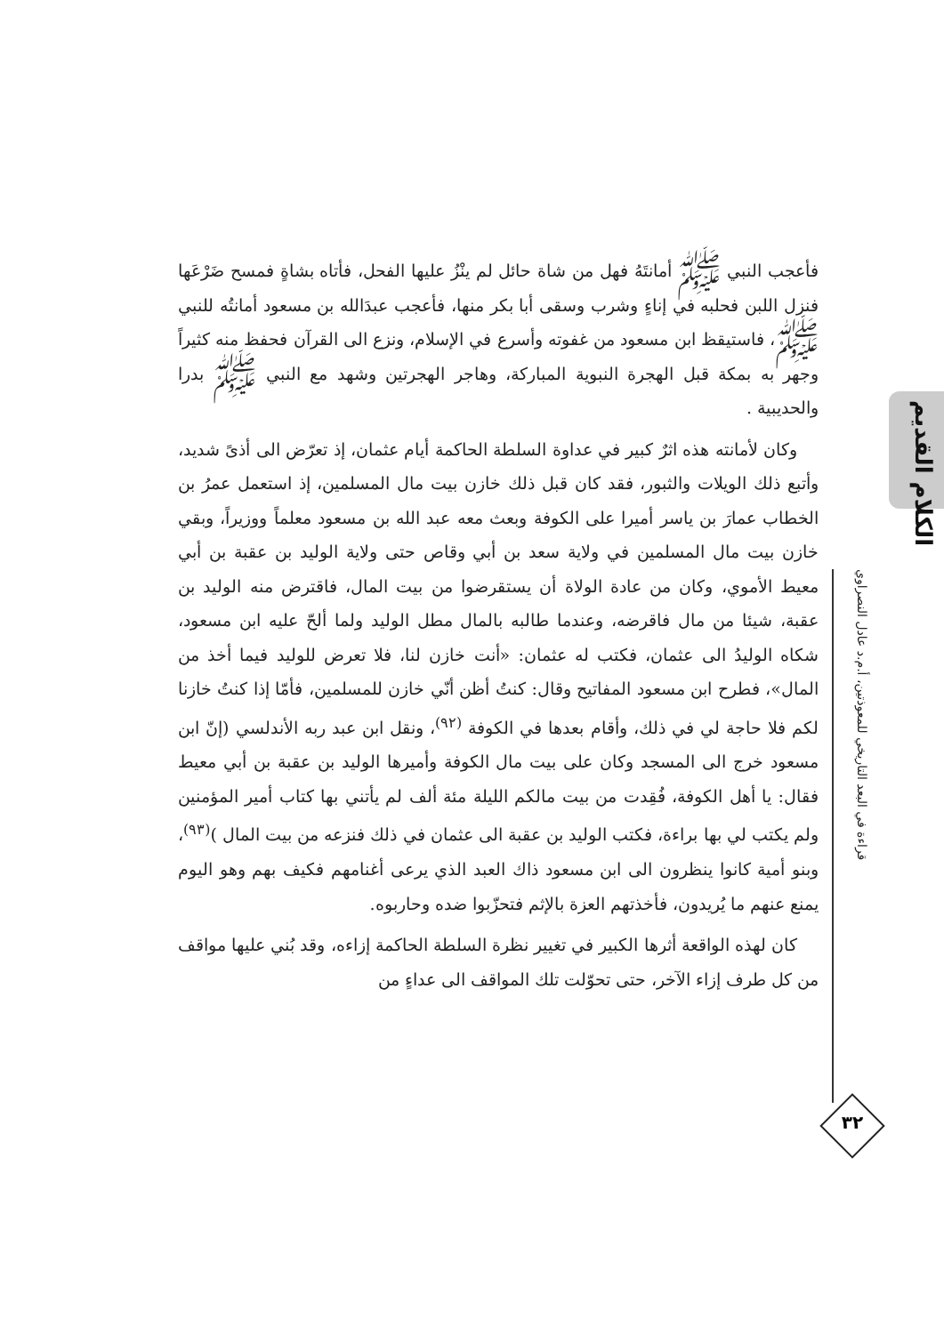فأعجب النبي ﷺ أمانتَهُ فهل من شاة حائل لم ينْزُ عليها الفحل، فأتاه بشاةٍ فمسح ضَرْعَها فنزل اللبن فحلبه في إناءٍ وشرب وسقى أبا بكر منها، فأعجب عبدَالله بن مسعود أمانتُه للنبي ﷺ، فاستيقظ ابن مسعود من غفوته وأسرع في الإسلام، ونزع الى القرآن فحفظ منه كثيراً وجهر به بمكة قبل الهجرة النبوية المباركة، وهاجر الهجرتين وشهد مع النبي ﷺ بدرا والحديبية .
وكان لأمانته هذه اثرٌ كبير في عداوة السلطة الحاكمة أيام عثمان، إذ تعرّض الى أذىً شديد، وأتبع ذلك الويلات والثبور، فقد كان قبل ذلك خازن بيت مال المسلمين، إذ استعمل عمرُ بن الخطاب عمارَ بن ياسر أميرا على الكوفة وبعث معه عبد الله بن مسعود معلماً ووزيراً، وبقي خازن بيت مال المسلمين في ولاية سعد بن أبي وقاص حتى ولاية الوليد بن عقبة بن أبي معيط الأموي، وكان من عادة الولاة أن يستقرضوا من بيت المال، فاقترض منه الوليد بن عقبة، شيئا من مال فاقرضه، وعندما طالبه بالمال مطل الوليد ولما ألحّ عليه ابن مسعود، شكاه الوليدُ الى عثمان، فكتب له عثمان: «أنت خازن لنا، فلا تعرض للوليد فيما أخذ من المال»، فطرح ابن مسعود المفاتيح وقال: كنتُ أظن أنّي خازن للمسلمين، فأمّا إذا كنتُ خازنا لكم فلا حاجة لي في ذلك، وأقام بعدها في الكوفة <sup>(٩٢)</sup>، ونقل ابن عبد ربه الأندلسي (إنّ ابن مسعود خرج الى المسجد وكان على بيت مال الكوفة وأميرها الوليد بن عقبة بن أبي معيط فقال: يا أهل الكوفة، فُقِدت من بيت مالكم الليلة مئة ألف لم يأتني بها كتاب أمير المؤمنين ولم يكتب لي بها براءة، فكتب الوليد بن عقبة الى عثمان في ذلك فنزعه من بيت المال )<sup>(٩٣)</sup>، وبنو أمية كانوا ينظرون الى ابن مسعود ذاك العبد الذي يرعى أغنامهم فكيف بهم وهو اليوم يمنع عنهم ما يُريدون، فأخذتهم العزة بالإثم فتحزّبوا ضده وحاربوه.
كان لهذه الواقعة أثرها الكبير في تغيير نظرة السلطة الحاكمة إزاءه، وقد بُني عليها مواقف من كل طرف إزاء الآخر، حتى تحوّلت تلك المواقف الى عداءٍ من
الكلام القديم
قراءة في البعد التاريخي للمعوذتين، أ.م.د عادل النصراوي
٣٢